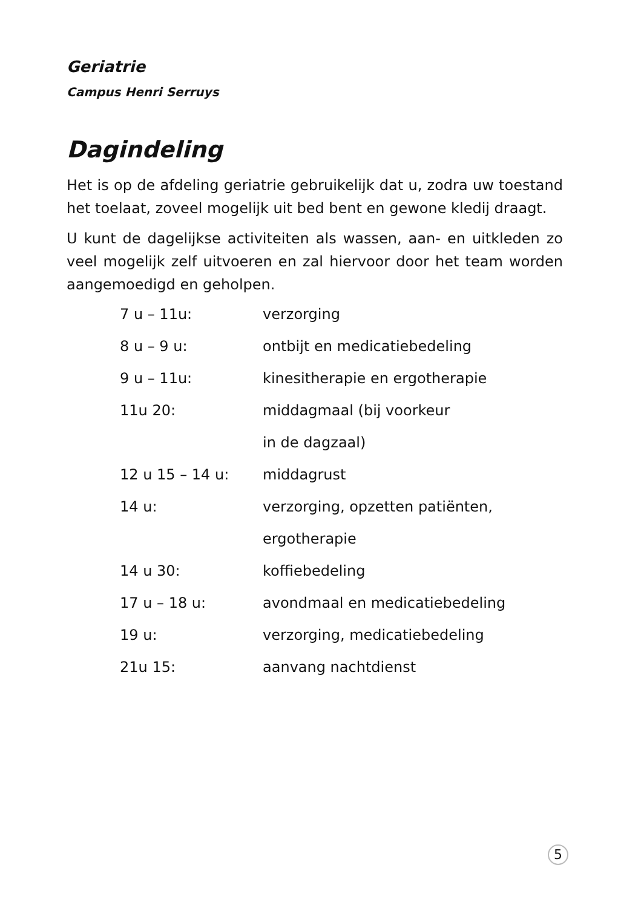Geriatrie
Campus Henri Serruys
Dagindeling
Het is op de afdeling geriatrie gebruikelijk dat u, zodra uw toestand het toelaat, zoveel mogelijk uit bed bent en gewone kledij draagt.
U kunt de dagelijkse activiteiten als wassen, aan- en uitkleden zo veel mogelijk zelf uitvoeren en zal hiervoor door het team worden aangemoedigd en geholpen.
| 7 u – 11u: | verzorging |
| 8 u – 9 u: | ontbijt en medicatiebedeling |
| 9 u – 11u: | kinesitherapie en ergotherapie |
| 11u 20: | middagmaal (bij voorkeur |
| | in de dagzaal) |
| 12 u 15 – 14 u: | middagrust |
| 14 u: | verzorging, opzetten patiënten, |
| | ergotherapie |
| 14 u 30: | koffiebedeling |
| 17 u – 18 u: | avondmaal en medicatiebedeling |
| 19 u: | verzorging, medicatiebedeling |
| 21u 15: | aanvang nachtdienst |
5